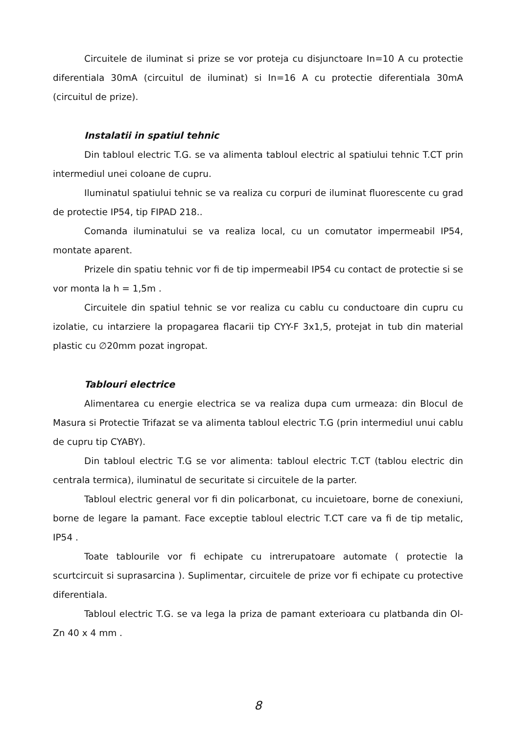Circuitele de iluminat si prize se vor proteja cu disjunctoare In=10 A cu protectie diferentiala 30mA (circuitul de iluminat) si In=16 A cu protectie diferentiala 30mA (circuitul de prize).
Instalatii in spatiul tehnic
Din tabloul electric T.G. se va alimenta tabloul electric al spatiului tehnic T.CT prin intermediul unei coloane de cupru.
Iluminatul spatiului tehnic se va realiza cu corpuri de iluminat fluorescente cu grad de protectie IP54, tip FIPAD 218..
Comanda iluminatului se va realiza local, cu un comutator impermeabil IP54, montate aparent.
Prizele din spatiu tehnic vor fi de tip impermeabil IP54 cu contact de protectie si se vor monta la h = 1,5m .
Circuitele din spatiul tehnic se vor realiza cu cablu cu conductoare din cupru cu izolatie, cu intarziere la propagarea flacarii tip CYY-F 3x1,5, protejat in tub din material plastic cu ∅20mm pozat ingropat.
Tablouri electrice
Alimentarea cu energie electrica se va realiza dupa cum urmeaza: din Blocul de Masura si Protectie Trifazat se va alimenta tabloul electric T.G (prin intermediul unui cablu de cupru tip CYABY).
Din tabloul electric T.G se vor alimenta: tabloul electric T.CT (tablou electric din centrala termica), iluminatul de securitate si circuitele de la parter.
Tabloul electric general vor fi din policarbonat, cu incuietoare, borne de conexiuni, borne de legare la pamant. Face exceptie tabloul electric T.CT care va fi de tip metalic, IP54 .
Toate tablourile vor fi echipate cu intrerupatoare automate ( protectie la scurtcircuit si suprasarcina ). Suplimentar, circuitele de prize vor fi echipate cu protective diferentiala.
Tabloul electric T.G. se va lega la priza de pamant exterioara cu platbanda din Ol-Zn 40 x 4 mm .
8